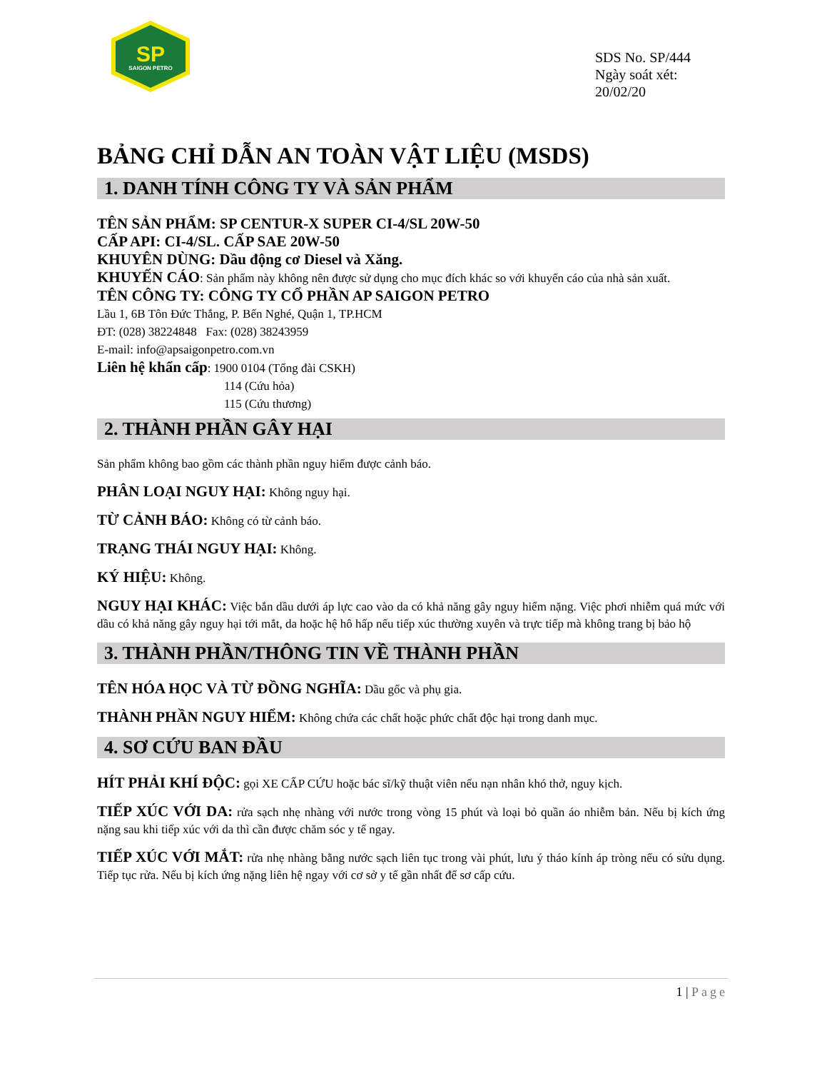SP
SAIGON PETRO
SDS No. SP/444
Ngày soát xét: 20/02/20
BẢNG CHỈ DẪN AN TOÀN VẬT LIỆU (MSDS)
1. DANH TÍNH CÔNG TY VÀ SẢN PHẨM
TÊN SẢN PHẨM: SP CENTUR-X SUPER CI-4/SL 20W-50
CẤP API: CI-4/SL. CẤP SAE 20W-50
KHUYÊN DÙNG: Dầu động cơ Diesel và Xăng.
KHUYẾN CÁO: Sản phẩm này không nên được sử dụng cho mục đích khác so với khuyến cáo của nhà sản xuất.
TÊN CÔNG TY: CÔNG TY CỔ PHẦN AP SAIGON PETRO
Lầu 1, 6B Tôn Đức Thắng, P. Bến Nghé, Quận 1, TP.HCM
ĐT: (028) 38224848 Fax: (028) 38243959
E-mail: info@apsaigonpetro.com.vn
Liên hệ khẩn cấp: 1900 0104 (Tổng đài CSKH)
114 (Cứu hỏa)
115 (Cứu thương)
2. THÀNH PHẦN GÂY HẠI
Sản phẩm không bao gồm các thành phần nguy hiểm được cảnh báo.
PHÂN LOẠI NGUY HẠI: Không nguy hại.
TỪ CẢNH BÁO: Không có từ cảnh báo.
TRẠNG THÁI NGUY HẠI: Không.
KÝ HIỆU: Không.
NGUY HẠI KHÁC: Việc bắn dầu dưới áp lực cao vào da có khả năng gây nguy hiểm nặng. Việc phơi nhiễm quá mức với dầu có khả năng gây nguy hại tới mắt, da hoặc hệ hô hấp nếu tiếp xúc thường xuyên và trực tiếp mà không trang bị bảo hộ
3. THÀNH PHẦN/THÔNG TIN VỀ THÀNH PHẦN
TÊN HÓA HỌC VÀ TỪ ĐỒNG NGHĨA: Dầu gốc và phụ gia.
THÀNH PHẦN NGUY HIỂM: Không chứa các chất hoặc phức chất độc hại trong danh mục.
4. SƠ CỨU BAN ĐẦU
HÍT PHẢI KHÍ ĐỘC: gọi XE CẤP CỨU hoặc bác sĩ/kỹ thuật viên nếu nạn nhân khó thở, nguy kịch.
TIẾP XÚC VỚI DA: rửa sạch nhẹ nhàng với nước trong vòng 15 phút và loại bỏ quần áo nhiễm bản. Nếu bị kích ứng nặng sau khi tiếp xúc với da thì cần được chăm sóc y tế ngay.
TIẾP XÚC VỚI MẮT: rửa nhẹ nhàng bằng nước sạch liên tục trong vài phút, lưu ý tháo kính áp tròng nếu có sửu dụng. Tiếp tục rửa. Nếu bị kích ứng nặng liên hệ ngay với cơ sở y tế gần nhất để sơ cấp cứu.
1 | Page